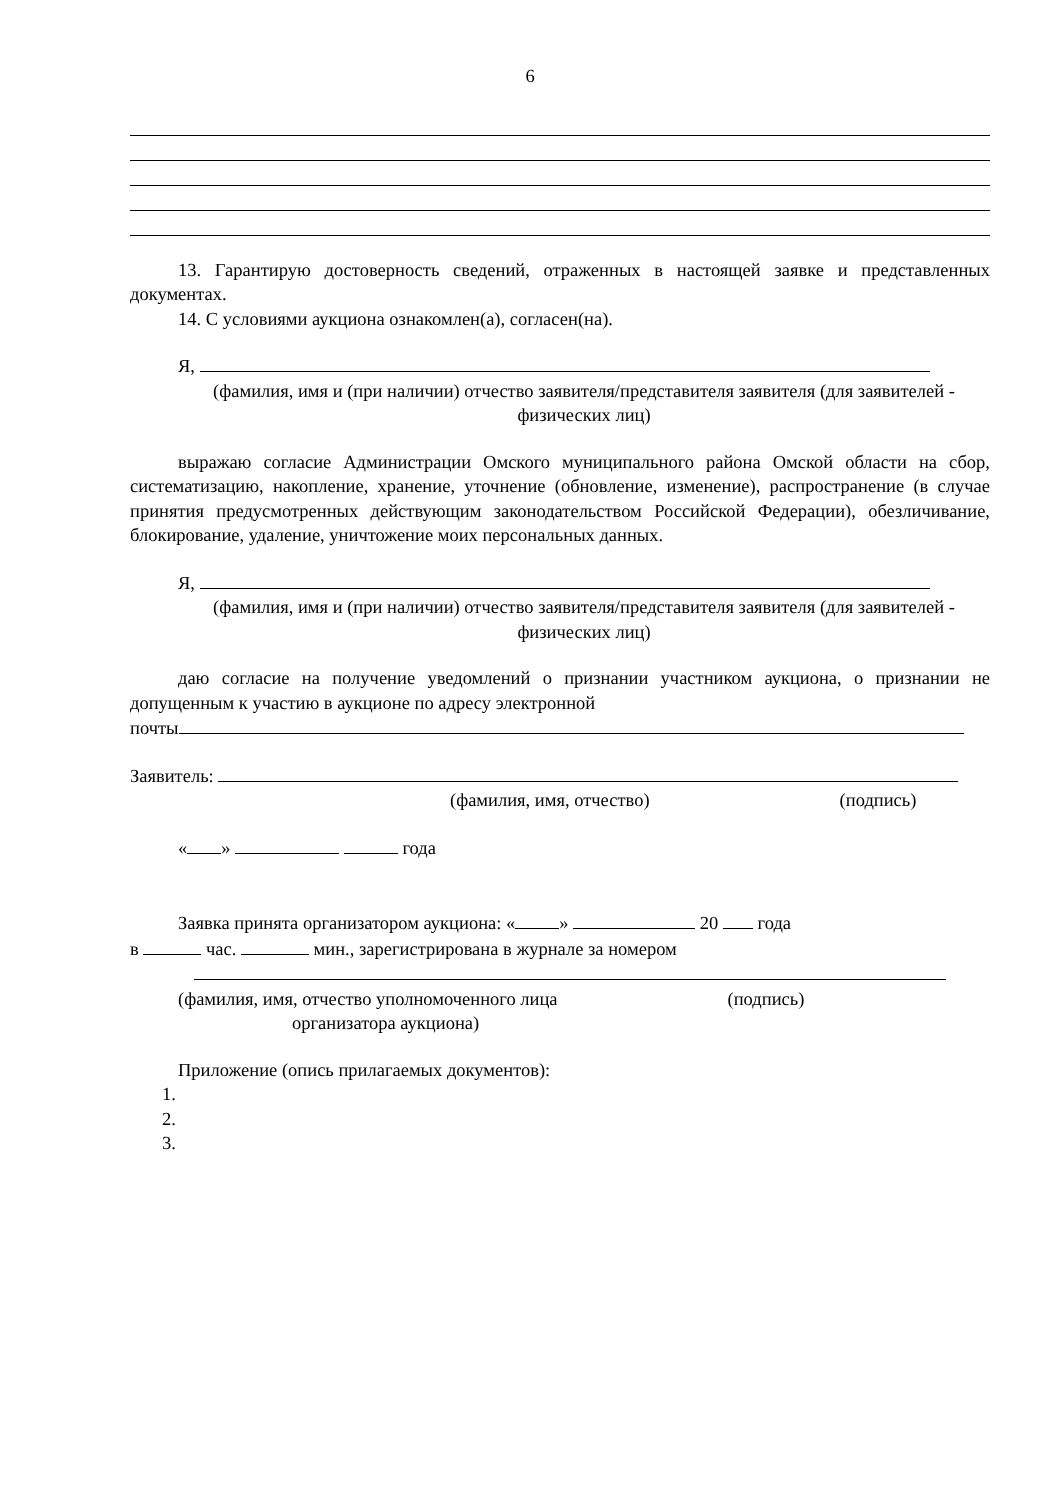6
13. Гарантирую достоверность сведений, отраженных в настоящей заявке и представленных документах.
14. С условиями аукциона ознакомлен(а), согласен(на).
Я,
(фамилия, имя и (при наличии) отчество заявителя/представителя заявителя (для заявителей - физических лиц)
выражаю согласие Администрации Омского муниципального района Омской области на сбор, систематизацию, накопление, хранение, уточнение (обновление, изменение), распространение (в случае принятия предусмотренных действующим законодательством Российской Федерации), обезличивание, блокирование, удаление, уничтожение моих персональных данных.
Я,
(фамилия, имя и (при наличии) отчество заявителя/представителя заявителя (для заявителей - физических лиц)
даю согласие на получение уведомлений о признании участником аукциона, о признании не допущенным к участию в аукционе по адресу электронной
почты
Заявитель:
(фамилия, имя, отчество) (подпись)
« » года
Заявка принята организатором аукциона: « » 20 года
в час. мин., зарегистрирована в журнале за номером
(фамилия, имя, отчество уполномоченного лица (подпись)
организатора аукциона)
Приложение (опись прилагаемых документов):
1.
2.
3.